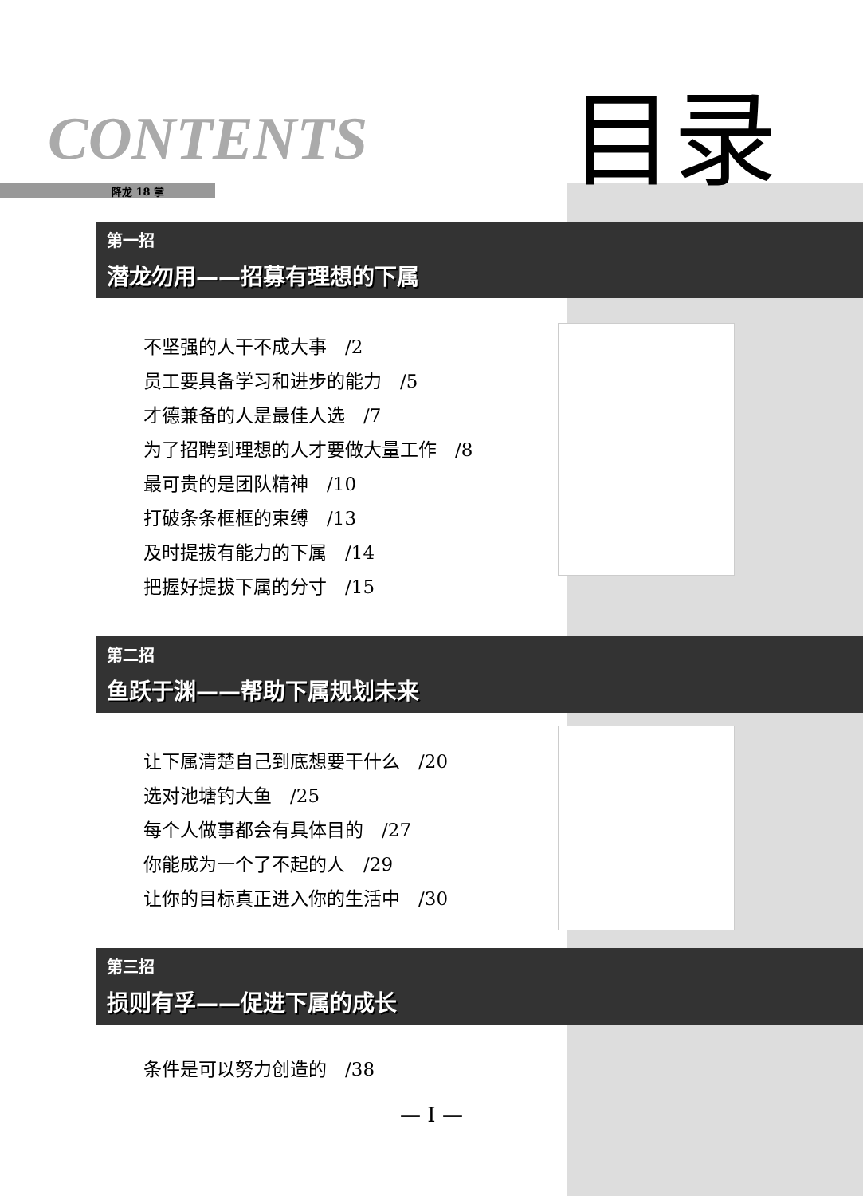CONTENTS 目录
降龙 18 掌
第一招
潜龙勿用——招募有理想的下属
不坚强的人干不成大事　/2
员工要具备学习和进步的能力　/5
才德兼备的人是最佳人选　/7
为了招聘到理想的人才要做大量工作　/8
最可贵的是团队精神　/10
打破条条框框的束缚　/13
及时提拔有能力的下属　/14
把握好提拔下属的分寸　/15
第二招
鱼跃于渊——帮助下属规划未来
让下属清楚自己到底想要干什么　/20
选对池塘钓大鱼　/25
每个人做事都会有具体目的　/27
你能成为一个了不起的人　/29
让你的目标真正进入你的生活中　/30
第三招
损则有孚——促进下属的成长
条件是可以努力创造的　/38
— I —